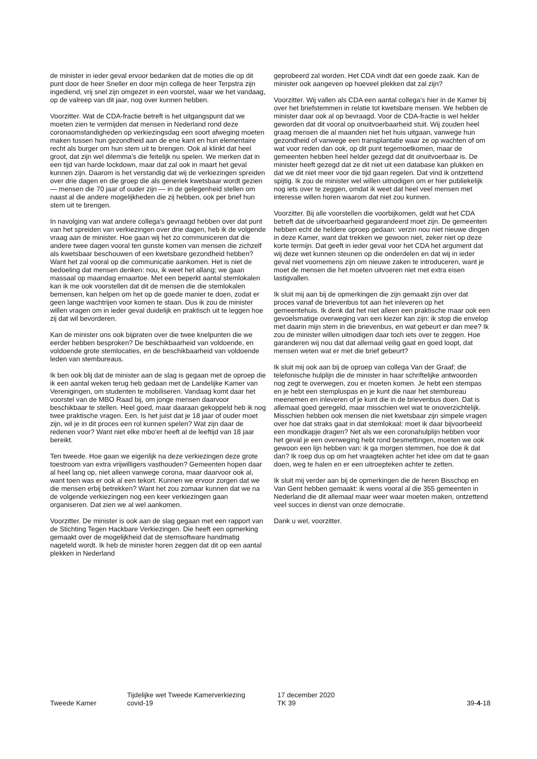de minister in ieder geval ervoor bedanken dat de moties die op dit punt door de heer Sneller en door mijn collega de heer Terpstra zijn ingediend, vrij snel zijn omgezet in een voorstel, waar we het vandaag, op de valreep van dit jaar, nog over kunnen hebben.
Voorzitter. Wat de CDA-fractie betreft is het uitgangspunt dat we moeten zien te vermijden dat mensen in Nederland rond deze coronaomstandigheden op verkiezingsdag een soort afweging moeten maken tussen hun gezondheid aan de ene kant en hun elementaire recht als burger om hun stem uit te brengen. Ook al klinkt dat heel groot, dat zijn wel dilemma's die feitelijk nu spelen. We merken dat in een tijd van harde lockdown, maar dat zal ook in maart het geval kunnen zijn. Daarom is het verstandig dat wij de verkiezingen spreiden over drie dagen en die groep die als generiek kwetsbaar wordt gezien — mensen die 70 jaar of ouder zijn — in de gelegenheid stellen om naast al die andere mogelijkheden die zij hebben, ook per brief hun stem uit te brengen.
In navolging van wat andere collega's gevraagd hebben over dat punt van het spreiden van verkiezingen over drie dagen, heb ik de volgende vraag aan de minister. Hoe gaan wij het zo communiceren dat die andere twee dagen vooral ten gunste komen van mensen die zichzelf als kwetsbaar beschouwen of een kwetsbare gezondheid hebben? Want het zal vooral op die communicatie aankomen. Het is niet de bedoeling dat mensen denken: nou, ik weet het allang; we gaan massaal op maandag ernaartoe. Met een beperkt aantal stemlokalen kan ik me ook voorstellen dat dit de mensen die die stemlokalen bemensen, kan helpen om het op de goede manier te doen, zodat er geen lange wachtrijen voor komen te staan. Dus ik zou de minister willen vragen om in ieder geval duidelijk en praktisch uit te leggen hoe zij dat wil bevorderen.
Kan de minister ons ook bijpraten over die twee knelpunten die we eerder hebben besproken? De beschikbaarheid van voldoende, en voldoende grote stemlocaties, en de beschikbaarheid van voldoende leden van stembureaus.
Ik ben ook blij dat de minister aan de slag is gegaan met de oproep die ik een aantal weken terug heb gedaan met de Landelijke Kamer van Verenigingen, om studenten te mobiliseren. Vandaag komt daar het voorstel van de MBO Raad bij, om jonge mensen daarvoor beschikbaar te stellen. Heel goed, maar daaraan gekoppeld heb ik nog twee praktische vragen. Een. Is het juist dat je 18 jaar of ouder moet zijn, wil je in dit proces een rol kunnen spelen? Wat zijn daar de redenen voor? Want niet elke mbo'er heeft al de leeftijd van 18 jaar bereikt.
Ten tweede. Hoe gaan we eigenlijk na deze verkiezingen deze grote toestroom van extra vrijwilligers vasthouden? Gemeenten hopen daar al heel lang op, niet alleen vanwege corona, maar daarvoor ook al, want toen was er ook al een tekort. Kunnen we ervoor zorgen dat we die mensen erbij betrekken? Want het zou zomaar kunnen dat we na de volgende verkiezingen nog een keer verkiezingen gaan organiseren. Dat zien we al wel aankomen.
Voorzitter. De minister is ook aan de slag gegaan met een rapport van de Stichting Tegen Hackbare Verkiezingen. Die heeft een opmerking gemaakt over de mogelijkheid dat de stemsoftware handmatig nageteld wordt. Ik heb de minister horen zeggen dat dit op een aantal plekken in Nederland
geprobeerd zal worden. Het CDA vindt dat een goede zaak. Kan de minister ook aangeven op hoeveel plekken dat zal zijn?
Voorzitter. Wij vallen als CDA een aantal collega's hier in de Kamer bij over het briefstemmen in relatie tot kwetsbare mensen. We hebben de minister daar ook al op bevraagd. Voor de CDA-fractie is wel helder geworden dat dit vooral op onuitvoerbaarheid stuit. Wij zouden heel graag mensen die al maanden niet het huis uitgaan, vanwege hun gezondheid of vanwege een transplantatie waar ze op wachten of om wat voor reden dan ook, op dit punt tegemoetkomen, maar de gemeenten hebben heel helder gezegd dat dit onuitvoerbaar is. De minister heeft gezegd dat ze dit niet uit een database kan plukken en dat we dit niet meer voor die tijd gaan regelen. Dat vind ik ontzettend spijtig. Ik zou de minister wel willen uitnodigen om er hier publiekelijk nog iets over te zeggen, omdat ik weet dat heel veel mensen met interesse willen horen waarom dat niet zou kunnen.
Voorzitter. Bij alle voorstellen die voorbijkomen, geldt wat het CDA betreft dat de uitvoerbaarheid gegarandeerd moet zijn. De gemeenten hebben echt de heldere oproep gedaan: verzin nou niet nieuwe dingen in deze Kamer, want dat trekken we gewoon niet, zeker niet op deze korte termijn. Dat geeft in ieder geval voor het CDA het argument dat wij deze wet kunnen steunen op die onderdelen en dat wij in ieder geval niet voornemens zijn om nieuwe zaken te introduceren, want je moet de mensen die het moeten uitvoeren niet met extra eisen lastigvallen.
Ik sluit mij aan bij de opmerkingen die zijn gemaakt zijn over dat proces vanaf de brievenbus tot aan het inleveren op het gemeentehuis. Ik denk dat het niet alleen een praktische maar ook een gevoelsmatige overweging van een kiezer kan zijn: ik stop die envelop met daarin mijn stem in die brievenbus, en wat gebeurt er dan mee? Ik zou de minister willen uitnodigen daar toch iets over te zeggen. Hoe garanderen wij nou dat dat allemaal veilig gaat en goed loopt, dat mensen weten wat er met die brief gebeurt?
Ik sluit mij ook aan bij de oproep van collega Van der Graaf; die telefonische hulplijn die de minister in haar schriftelijke antwoorden nog zegt te overwegen, zou er moeten komen. Je hebt een stempas en je hebt een stempluspas en je kunt die naar het stembureau meenemen en inleveren of je kunt die in de brievenbus doen. Dat is allemaal goed geregeld, maar misschien wel wat te onoverzichtelijk. Misschien hebben ook mensen die niet kwetsbaar zijn simpele vragen over hoe dat straks gaat in dat stemlokaal: moet ik daar bijvoorbeeld een mondkapje dragen? Net als we een coronahulplijn hebben voor het geval je een overweging hebt rond besmettingen, moeten we ook gewoon een lijn hebben van: ik ga morgen stemmen, hoe doe ik dat dan? Ik roep dus op om het vraagteken achter het idee om dat te gaan doen, weg te halen en er een uitroepteken achter te zetten.
Ik sluit mij verder aan bij de opmerkingen die de heren Bisschop en Van Gent hebben gemaakt: ik wens vooral al die 355 gemeenten in Nederland die dit allemaal maar weer waar moeten maken, ontzettend veel succes in dienst van onze democratie.
Dank u wel, voorzitter.
Tweede Kamer
Tijdelijke wet Tweede Kamerverkiezing
covid-19
17 december 2020
TK 39
39-4-18